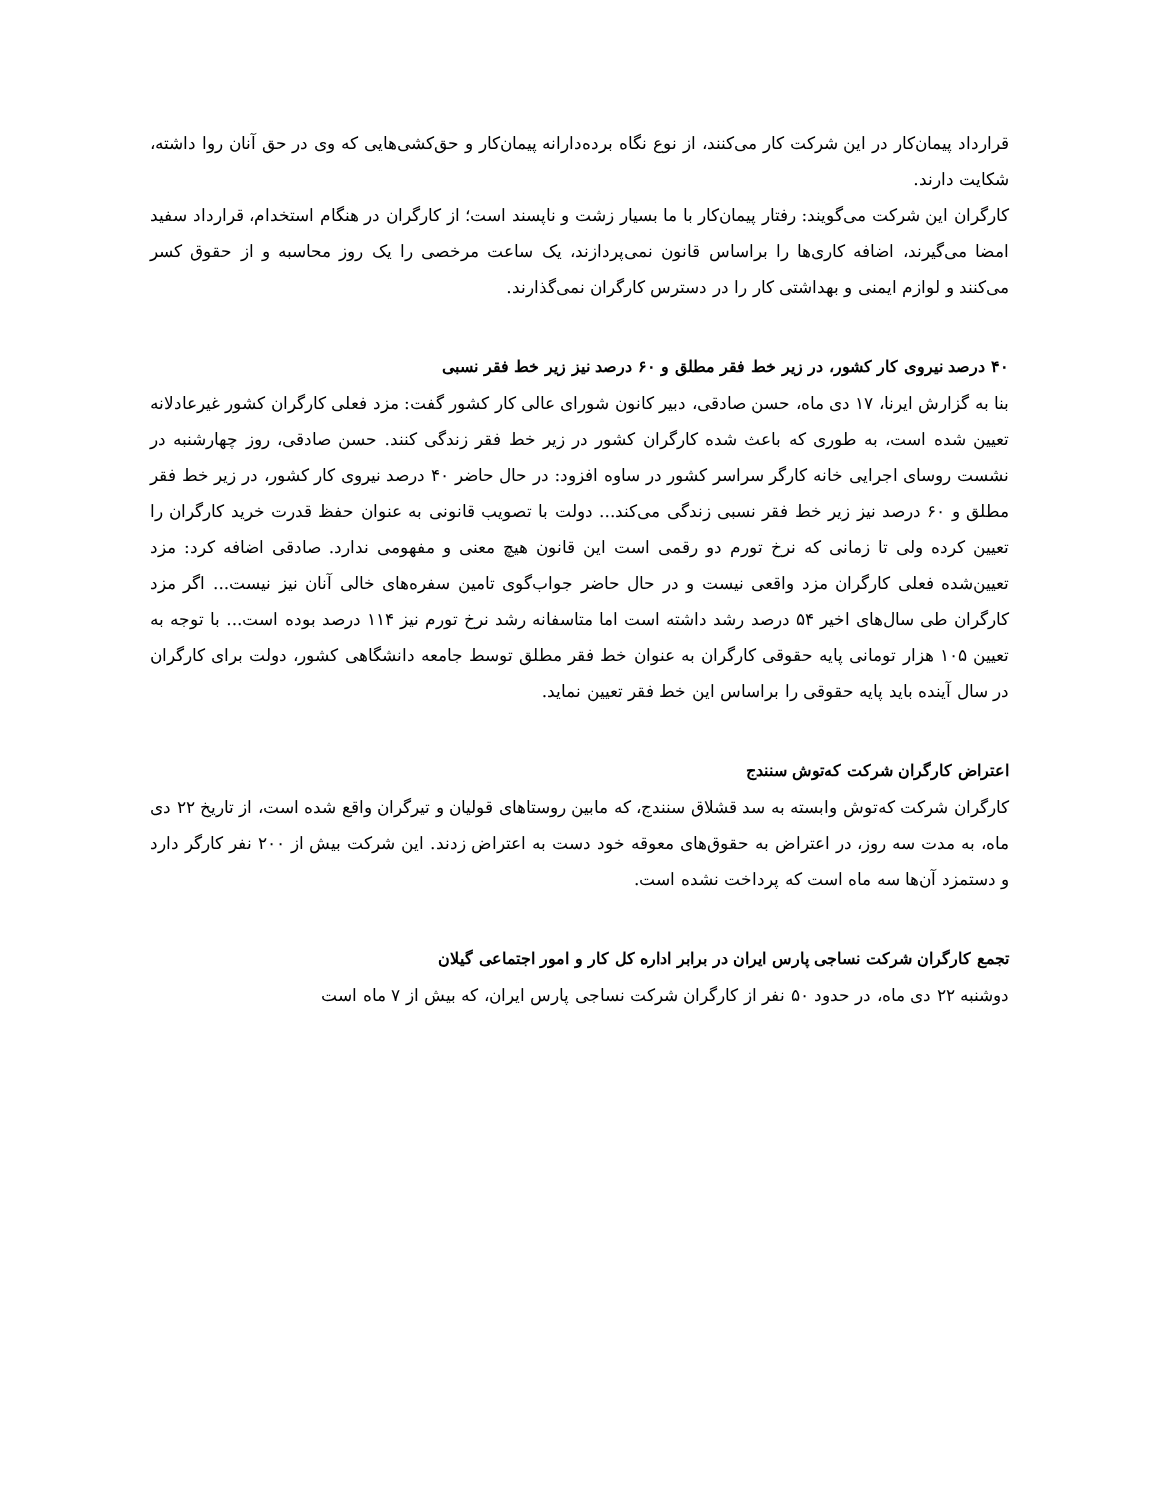قرارداد پیمان‌کار در این شرکت کار می‌کنند، از نوع نگاه برده‌دارانه پیمان‌کار و حق‌کشی‌هایی که وی در حق آنان روا داشته، شکایت دارند.
کارگران این شرکت می‌گویند: رفتار پیمان‌کار با ما بسیار زشت و ناپسند است؛ از کارگران در هنگام استخدام، قرارداد سفید امضا می‌گیرند، اضافه کاری‌ها را براساس قانون نمی‌پردازند، یک ساعت مرخصی را یک روز محاسبه و از حقوق کسر می‌کنند و لوازم ایمنی و بهداشتی کار را در دسترس کارگران نمی‌گذارند.
۴۰ درصد نیروی کار کشور، در زیر خط فقر مطلق و ۶۰ درصد نیز زیر خط فقر نسبی
بنا به گزارش ایرنا، ۱۷ دی ماه، حسن صادقی، دبیر کانون شورای عالی کار کشور گفت: مزد فعلی کارگران کشور غیرعادلانه تعیین شده است، به طوری که باعث شده کارگران کشور در زیر خط فقر زندگی کنند. حسن صادقی، روز چهارشنبه در نشست روسای اجرایی خانه کارگر سراسر کشور در ساوه افزود: در حال حاضر ۴۰ درصد نیروی کار کشور، در زیر خط فقر مطلق و ۶۰ درصد نیز زیر خط فقر نسبی زندگی می‌کند... دولت با تصویب قانونی به عنوان حفظ قدرت خرید کارگران را تعیین کرده ولی تا زمانی که نرخ تورم دو رقمی است این قانون هیچ معنی و مفهومی ندارد. صادقی اضافه کرد: مزد تعیین‌شده فعلی کارگران مزد واقعی نیست و در حال حاضر جواب‌گوی تامین سفره‌های خالی آنان نیز نیست... اگر مزد کارگران طی سال‌های اخیر ۵۴ درصد رشد داشته است اما متاسفانه رشد نرخ تورم نیز ۱۱۴ درصد بوده است... با توجه به تعیین ۱۰۵ هزار تومانی پایه حقوقی کارگران به عنوان خط فقر مطلق توسط جامعه دانشگاهی کشور، دولت برای کارگران در سال آینده باید پایه حقوقی را براساس این خط فقر تعیین نماید.
اعتراض کارگران شرکت که‌توش سنندج
کارگران شرکت که‌توش وابسته به سد قشلاق سنندج، که مابین روستاهای قولیان و تیرگران واقع شده است، از تاریخ ۲۲ دی ماه، به مدت سه روز، در اعتراض به حقوق‌های معوقه خود دست به اعتراض زدند. این شرکت بیش از ۲۰۰ نفر کارگر دارد و دستمزد آن‌ها سه ماه است که پرداخت نشده است.
تجمع کارگران شرکت نساجی پارس ایران در برابر اداره کل کار و امور اجتماعی گیلان
دوشنبه ۲۲ دی ماه، در حدود ۵۰ نفر از کارگران شرکت نساجی پارس ایران، که بیش از ۷ ماه است